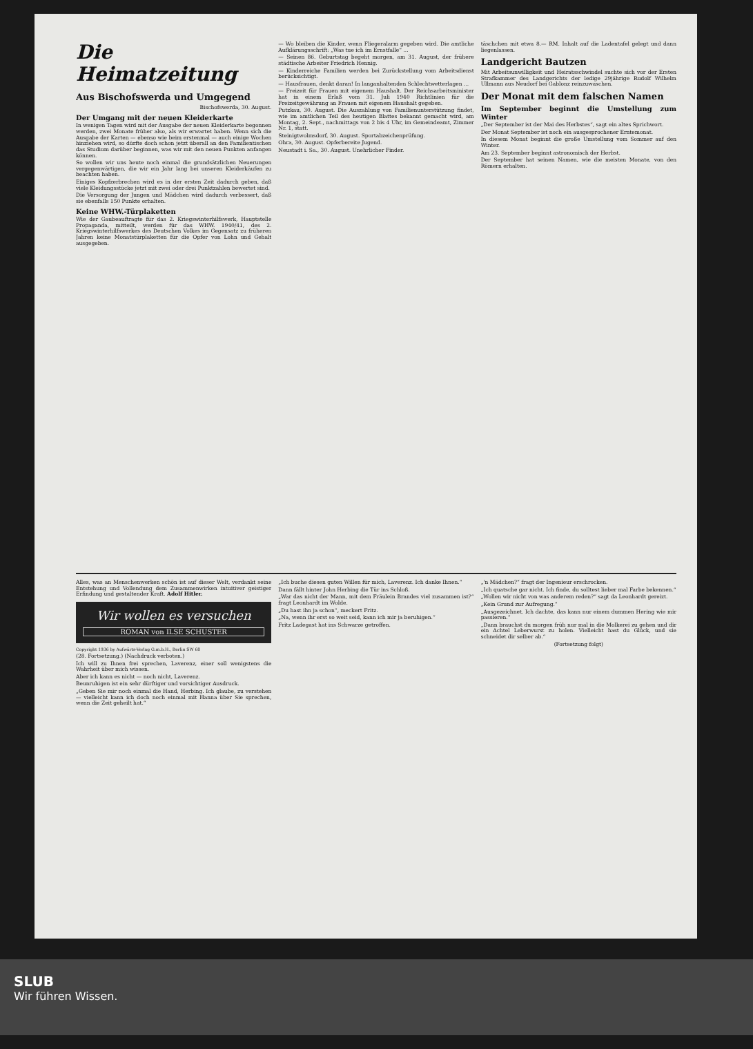Die Heimatzeitung
Aus Bischofswerda und Umgegend
Bischofswerda, 30. August.
Der Umgang mit der neuen Kleiderkarte
In wenigen Tagen wird mit der Ausgabe der neuen Kleiderkarte begonnen werden, zwei Monate früher also, als wir erwartet haben. Wenn sich die Ausgabe der Karten — ebenso wie beim erstenmal — auch einige Wochen hinziehen wird, so dürfte doch schon jetzt überall an den Familientischen das Studium darüber beginnen, was wir mit den neuen Punkten anfangen können.
So wollen wir uns heute noch einmal die grundsätzlichen Neuerungen vergegenwärtigen, die wir ein Jahr lang bei unseren Kleiderkäufen zu beachten haben.
Einiges Kopfzerbrechen wird es in der ersten Zeit dadurch geben, daß viele Kleidungsstücke jetzt mit zwei oder drei Punktzahlen bewertet sind.
Die Versorgung der Jungen und Mädchen wird dadurch verbessert, daß sie ebenfalls 150 Punkte erhalten.
Keine WHW.-Türplaketten
Wie der Gaubeauftragte für das 2. Kriegswinterhilfswerk, Hauptstelle Propaganda, mitteilt, werden für das WHW. 1940/41, des 2. Kriegswinterhilfswerkes des Deutschen Volkes im Gegensatz zu früheren Jahren keine Monatstürplaketten für die Opfer von Lohn und Gehalt ausgegeben.
— Wo bleiben die Kinder, wenn Fliegeralarm gegeben wird. Die amtliche Aufklärungsschrift: „Was tue ich im Ernstfalle“ ...
— Seinen 86. Geburtstag begeht morgen, am 31. August, der frühere städtische Arbeiter Friedrich Hennig.
— Kinderreiche Familien werden bei Zurückstellung vom Arbeitsdienst berücksichtigt.
— Hausfrauen, denkt daran! In langanhaltenden Schlechtwetterlagen ...
— Freizeit für Frauen mit eigenem Haushalt. Der Reichsarbeitsminister hat in einem Erlaß vom 31. Juli 1940 Richtlinien für die Freizeitgewährung an Frauen mit eigenem Haushalt gegeben.
Putzkau, 30. August. Die Auszahlung von Familienunterstützung findet, wie im amtlichen Teil des heutigen Blattes bekannt gemacht wird, am Montag, 2. Sept., nachmittags von 2 bis 4 Uhr, im Gemeindeamt, Zimmer Nr. 1, statt.
Steinigtwolmsdorf, 30. August. Sportabzeichenprüfung.
Ohra, 30. August. Opferbereite Jugend.
Neustadt i. Sa., 30. August. Unehrlicher Finder.
täschchen mit etwa 8.— RM. Inhalt auf die Ladentafel gelegt und dann liegenlassen.
Landgericht Bautzen
Mit Arbeitsunwilligkeit und Heiratsschwindel suchte sich vor der Ersten Strafkammer des Landgerichts der ledige 29jährige Rudolf Wilhelm Ullmann aus Neudorf bei Gablonz reinzuwaschen.
Der Monat mit dem falschen Namen
Im September beginnt die Umstellung zum Winter
„Der September ist der Mai des Herbstes“, sagt ein altes Sprichwort.
Der Monat September ist noch ein ausgesprochener Erntemonat.
In diesem Monat beginnt die große Umstellung vom Sommer auf den Winter.
Am 23. September beginnt astronomisch der Herbst.
Der September hat seinen Namen, wie die meisten Monate, von den Römern erhalten.
Alles, was an Menschenwerken schön ist auf dieser Welt, verdankt seine Entstehung und Vollendung dem Zusammenwirken intuitiver geistiger Erfindung und gestaltender Kraft. Adolf Hitler.
Wir wollen es versuchen
ROMAN von ILSE SCHUSTER
Copyright 1936 by Aufwärts-Verlag G.m.b.H., Berlin SW 68
(28. Fortsetzung.) (Nachdruck verboten.)
Ich will zu Ihnen frei sprechen, Laverenz, einer soll wenigstens die Wahrheit über mich wissen.
Aber ich kann es nicht — noch nicht, Laverenz.
Beunruhigen ist ein sehr dürftiger und vorsichtiger Ausdruck.
„Geben Sie mir noch einmal die Hand, Herbing. Ich glaube, zu verstehen — vielleicht kann ich doch noch einmal mit Hanna über Sie sprechen, wenn die Zeit geheilt hat.“
„Ich buche diesen guten Willen für mich, Laverenz. Ich danke Ihnen.“
Dann fällt hinter John Herbing die Tür ins Schloß.
„War das nicht der Mann, mit dem Fräulein Brandes viel zusammen ist?“ fragt Leonhardt im Wolde.
„Du hast ihn ja schon“, meckert Fritz.
„Na, wenn ihr erst so weit seid, kann ich mir ja beruhigen.“
Fritz Ladegast hat ins Schwarze getroffen.
„'n Mädchen?“ fragt der Ingenieur erschrocken.
„Ich quatsche gar nicht. Ich finde, du solltest lieber mal Farbe bekennen.“
„Wollen wir nicht von was anderem reden?“ sagt da Leonhardt gereizt.
„Kein Grund zur Aufregung.“
„Ausgezeichnet. Ich dachte, das kann nur einem dummen Hering wie mir passieren.“
„Dann brauchst du morgen früh nur mal in die Molkerei zu gehen und dir ein Achtel Leberwurst zu holen. Vielleicht hast du Glück, und sie schneidet dir selber ab.“
(Fortsetzung folgt)
SLUB
Wir führen Wissen.